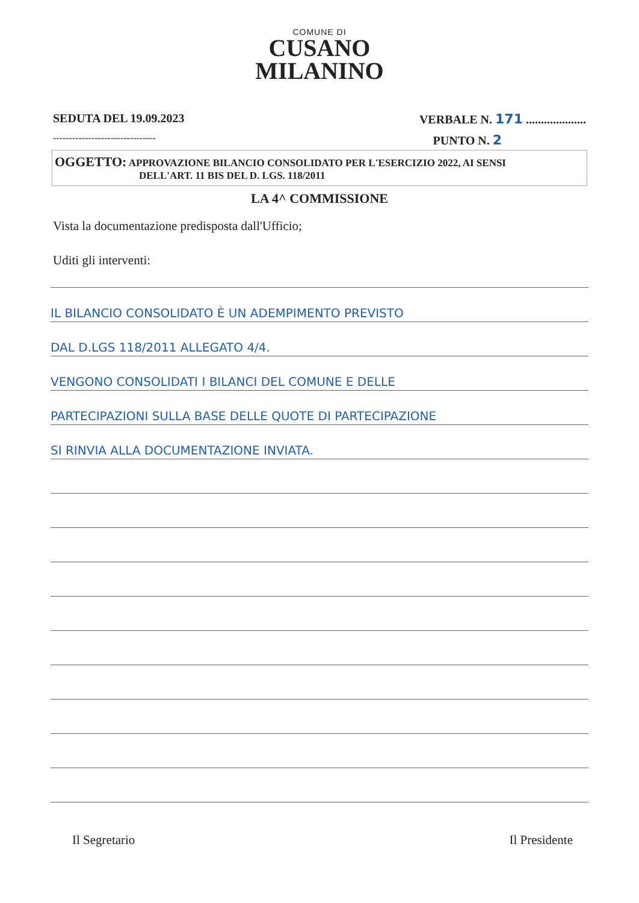COMUNE DI
CUSANO
MILANINO
SEDUTA DEL 19.09.2023 VERBALE N. 171 ....................
-------------------------------- PUNTO N. 2
OGGETTO: APPROVAZIONE BILANCIO CONSOLIDATO PER L'ESERCIZIO 2022, AI SENSI
DELL'ART. 11 BIS DEL D. LGS. 118/2011
LA 4^ COMMISSIONE
Vista la documentazione predisposta dall'Ufficio;
Uditi gli interventi:
IL BILANCIO CONSOLIDATO È UN ADEMPIMENTO PREVISTO
DAL D.LGS 118/2011 ALLEGATO 4/4.
VENGONO CONSOLIDATI I BILANCI DEL COMUNE E DELLE
PARTECIPAZIONI SULLA BASE DELLE QUOTE DI PARTECIPAZIONE
SI RINVIA ALLA DOCUMENTAZIONE INVIATA.
Il Segretario Il Presidente